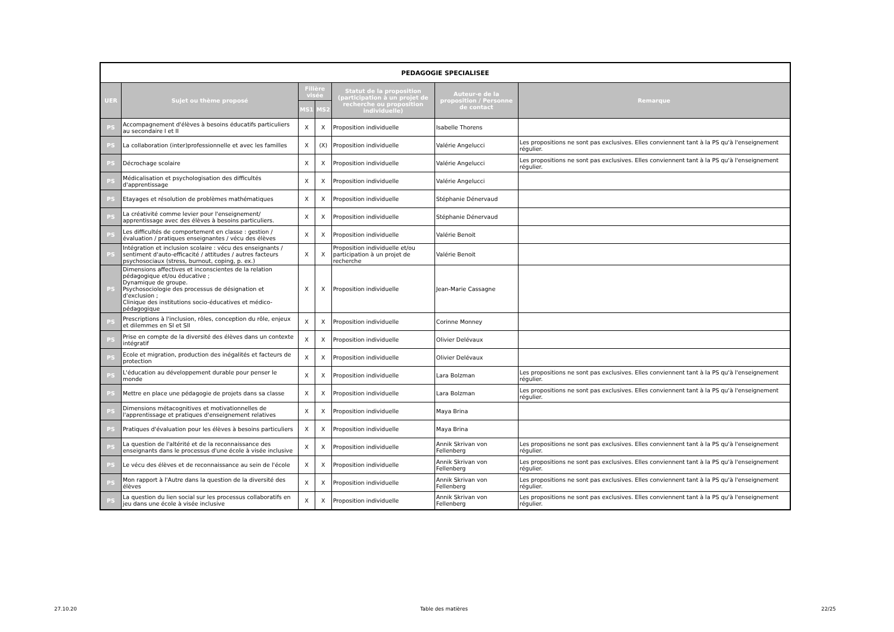| PEDAGOGIE SPECIALISEE | | | | | | |
| --- | --- | --- | --- | --- | --- | --- |
| UER | Sujet ou thème proposé | Filière visée | | Statut de la proposition (participation à un projet de recherche ou proposition individuelle) | Auteur-e de la proposition / Personne de contact | Remarque |
| | | MS1 | MS2 | | | |
| PS | Accompagnement d'élèves à besoins éducatifs particuliers au secondaire I et II | X | X | Proposition individuelle | Isabelle Thorens | |
| PS | La collaboration (inter)professionnelle et avec les familles | X | (X) | Proposition individuelle | Valérie Angelucci | Les propositions ne sont pas exclusives. Elles conviennent tant à la PS qu'à l'enseignement régulier. |
| PS | Décrochage scolaire | X | X | Proposition individuelle | Valérie Angelucci | Les propositions ne sont pas exclusives. Elles conviennent tant à la PS qu'à l'enseignement régulier. |
| PS | Médicalisation et psychologisation des difficultés d'apprentissage | X | X | Proposition individuelle | Valérie Angelucci | |
| PS | Etayages et résolution de problèmes mathématiques | X | X | Proposition individuelle | Stéphanie Dénervaud | |
| PS | La créativité comme levier pour l'enseignement/ apprentissage avec des élèves à besoins particuliers. | X | X | Proposition individuelle | Stéphanie Dénervaud | |
| PS | Les difficultés de comportement en classe : gestion / évaluation / pratiques enseignantes / vécu des élèves | X | X | Proposition individuelle | Valérie Benoit | |
| PS | Intégration et inclusion scolaire : vécu des enseignants / sentiment d'auto-efficacité / attitudes / autres facteurs psychosociaux (stress, burnout, coping, p. ex.) | X | X | Proposition individuelle et/ou participation à un projet de recherche | Valérie Benoit | |
| PS | Dimensions affectives et inconscientes de la relation pédagogique et/ou éducative ; Dynamique de groupe. Psychosociologie des processus de désignation et d'exclusion ; Clinique des institutions socio-éducatives et médico-pédagogique | X | X | Proposition individuelle | Jean-Marie Cassagne | |
| PS | Prescriptions à l'inclusion, rôles, conception du rôle, enjeux et dilemmes en SI et SII | X | X | Proposition individuelle | Corinne Monney | |
| PS | Prise en compte de la diversité des élèves dans un contexte intégratif | X | X | Proposition individuelle | Olivier Delévaux | |
| PS | Ecole et migration, production des inégalités et facteurs de protection | X | X | Proposition individuelle | Olivier Delévaux | |
| PS | L'éducation au développement durable pour penser le monde | X | X | Proposition individuelle | Lara Bolzman | Les propositions ne sont pas exclusives. Elles conviennent tant à la PS qu'à l'enseignement régulier. |
| PS | Mettre en place une pédagogie de projets dans sa classe | X | X | Proposition individuelle | Lara Bolzman | Les propositions ne sont pas exclusives. Elles conviennent tant à la PS qu'à l'enseignement régulier. |
| PS | Dimensions métacognitives et motivationnelles de l'apprentissage et pratiques d'enseignement relatives | X | X | Proposition individuelle | Maya Brina | |
| PS | Pratiques d'évaluation pour les élèves à besoins particuliers | X | X | Proposition individuelle | Maya Brina | |
| PS | La question de l'altérité et de la reconnaissance des enseignants dans le processus d'une école à visée inclusive | X | X | Proposition individuelle | Annik Skrivan von Fellenberg | Les propositions ne sont pas exclusives. Elles conviennent tant à la PS qu'à l'enseignement régulier. |
| PS | Le vécu des élèves et de reconnaissance au sein de l'école | X | X | Proposition individuelle | Annik Skrivan von Fellenberg | Les propositions ne sont pas exclusives. Elles conviennent tant à la PS qu'à l'enseignement régulier. |
| PS | Mon rapport à l'Autre dans la question de la diversité des élèves | X | X | Proposition individuelle | Annik Skrivan von Fellenberg | Les propositions ne sont pas exclusives. Elles conviennent tant à la PS qu'à l'enseignement régulier. |
| PS | La question du lien social sur les processus collaboratifs en jeu dans une école à visée inclusive | X | X | Proposition individuelle | Annik Skrivan von Fellenberg | Les propositions ne sont pas exclusives. Elles conviennent tant à la PS qu'à l'enseignement régulier. |
27.10.20 Table des matières 22/25